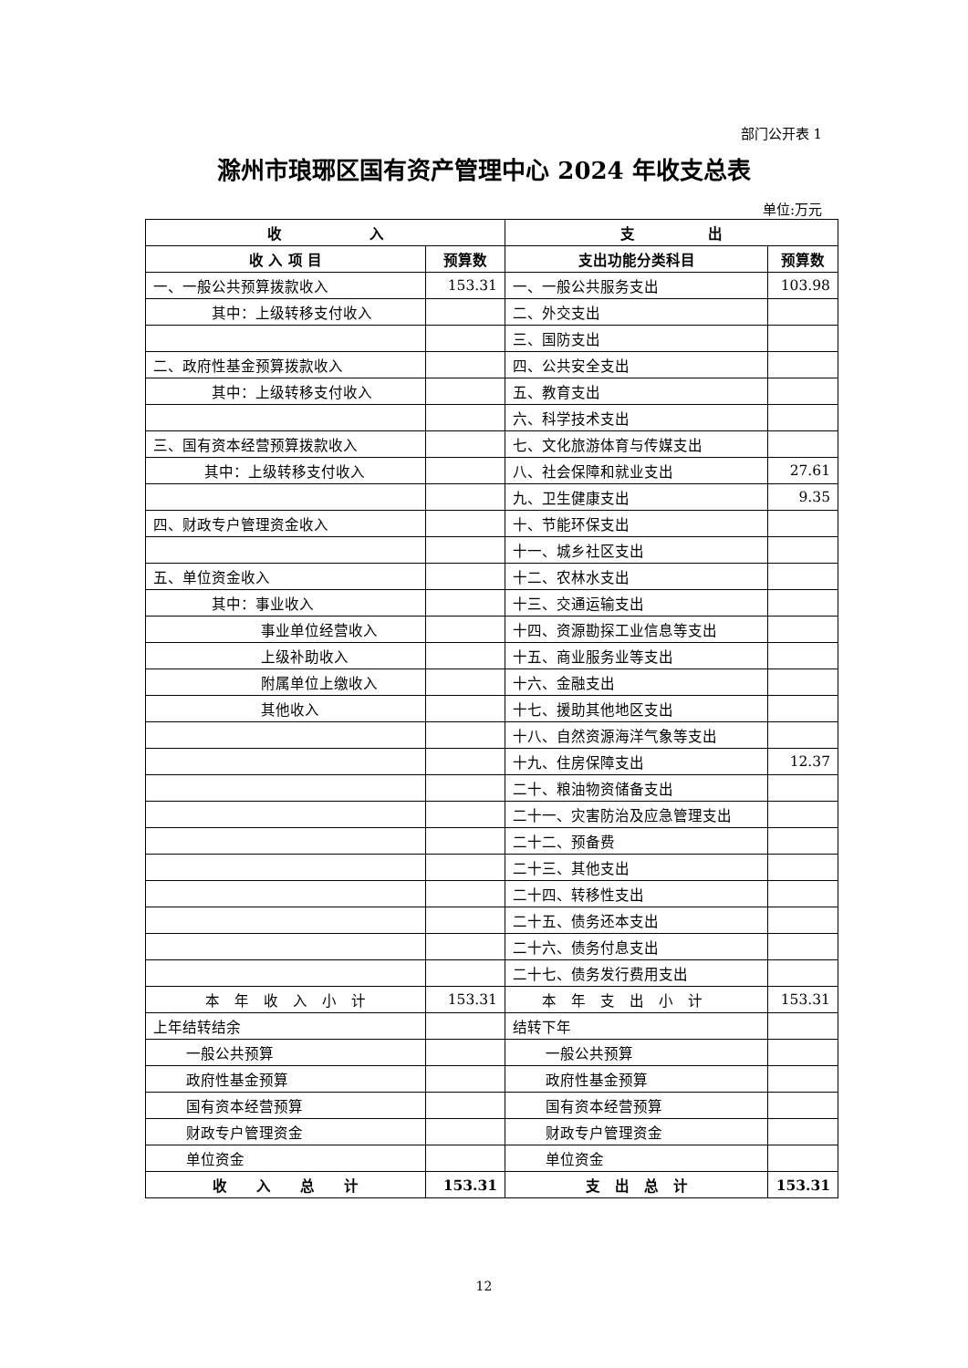部门公开表 1
滁州市琅琊区国有资产管理中心 2024 年收支总表
单位:万元
| 收 入 | | 支 出 | |
| --- | --- | --- | --- |
| 收 入 项 目 | 预算数 | 支出功能分类科目 | 预算数 |
| 一、一般公共预算拨款收入 | 153.31 | 一、一般公共服务支出 | 103.98 |
| 其中：上级转移支付收入 | | 二、外交支出 | |
| | | 三、国防支出 | |
| 二、政府性基金预算拨款收入 | | 四、公共安全支出 | |
| 其中：上级转移支付收入 | | 五、教育支出 | |
| | | 六、科学技术支出 | |
| 三、国有资本经营预算拨款收入 | | 七、文化旅游体育与传媒支出 | |
| 其中：上级转移支付收入 | | 八、社会保障和就业支出 | 27.61 |
| | | 九、卫生健康支出 | 9.35 |
| 四、财政专户管理资金收入 | | 十、节能环保支出 | |
| | | 十一、城乡社区支出 | |
| 五、单位资金收入 | | 十二、农林水支出 | |
| 其中：事业收入 | | 十三、交通运输支出 | |
| 事业单位经营收入 | | 十四、资源勘探工业信息等支出 | |
| 上级补助收入 | | 十五、商业服务业等支出 | |
| 附属单位上缴收入 | | 十六、金融支出 | |
| 其他收入 | | 十七、援助其他地区支出 | |
| | | 十八、自然资源海洋气象等支出 | |
| | | 十九、住房保障支出 | 12.37 |
| | | 二十、粮油物资储备支出 | |
| | | 二十一、灾害防治及应急管理支出 | |
| | | 二十二、预备费 | |
| | | 二十三、其他支出 | |
| | | 二十四、转移性支出 | |
| | | 二十五、债务还本支出 | |
| | | 二十六、债务付息支出 | |
| | | 二十七、债务发行费用支出 | |
| 本 年 收 入 小 计 | 153.31 | 本 年 支 出 小 计 | 153.31 |
| 上年结转结余 | | 结转下年 | |
| 一般公共预算 | | 一般公共预算 | |
| 政府性基金预算 | | 政府性基金预算 | |
| 国有资本经营预算 | | 国有资本经营预算 | |
| 财政专户管理资金 | | 财政专户管理资金 | |
| 单位资金 | | 单位资金 | |
| 收 入 总 计 | 153.31 | 支 出 总 计 | 153.31 |
12